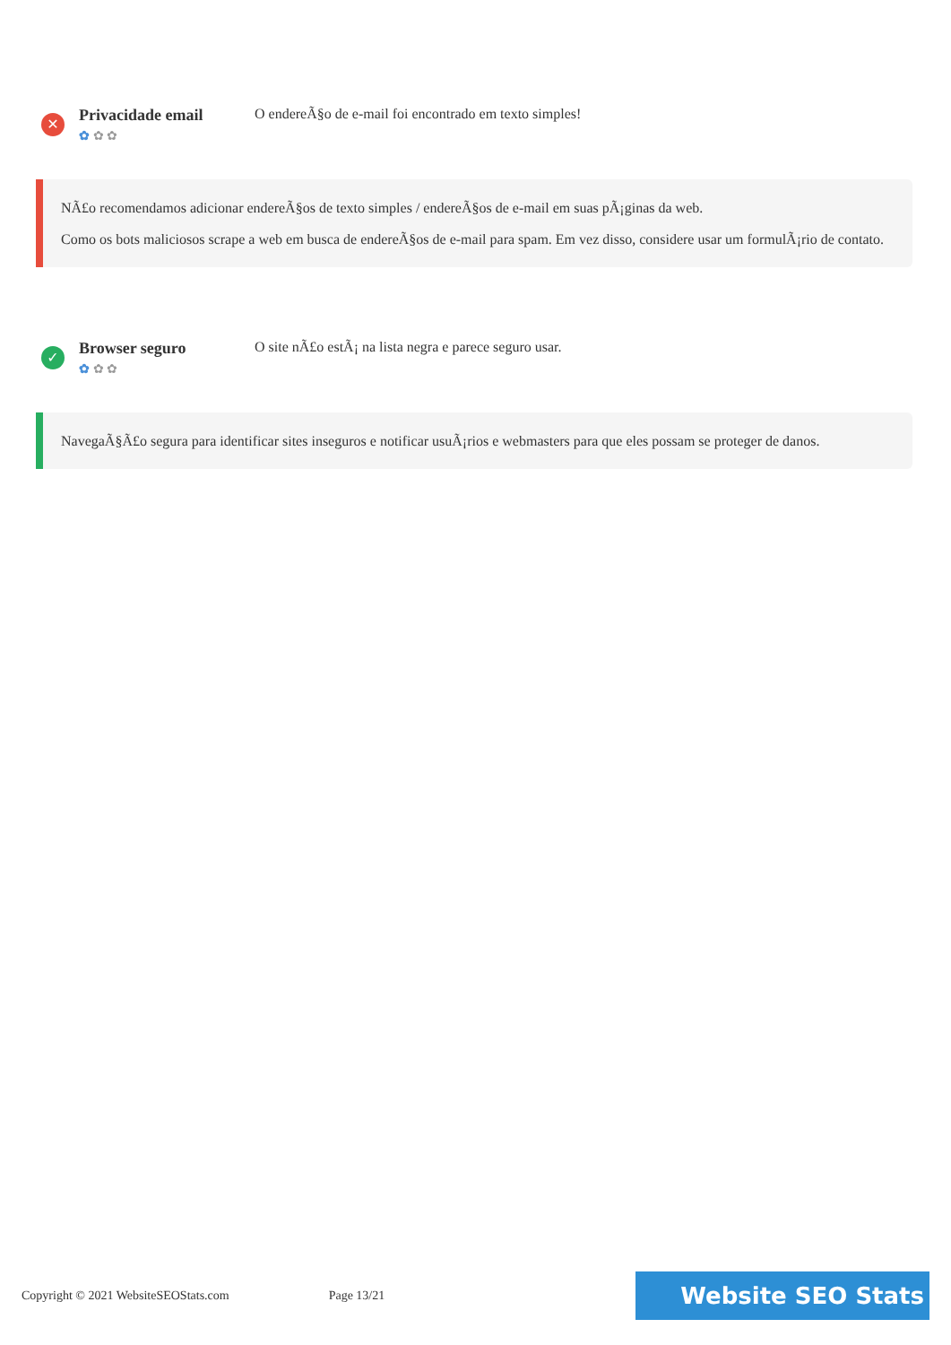✕
Privacidade email
✿ ✿ ✿
O endereÃ§o de e-mail foi encontrado em texto simples!
NÃ£o recomendamos adicionar endereÃ§os de texto simples / endereÃ§os de e-mail em suas pÃ¡ginas da web.
Como os bots maliciosos scrape a web em busca de endereÃ§os de e-mail para spam. Em vez disso, considere usar um formulÃ¡rio de contato.
✓
Browser seguro
✿ ✿ ✿
O site nÃ£o estÃ¡ na lista negra e parece seguro usar.
NavegaÃ§Ã£o segura para identificar sites inseguros e notificar usuÃ¡rios e webmasters para que eles possam se proteger de danos.
Copyright © 2021 WebsiteSEOStats.com
Page 13/21
Website SEO Stats